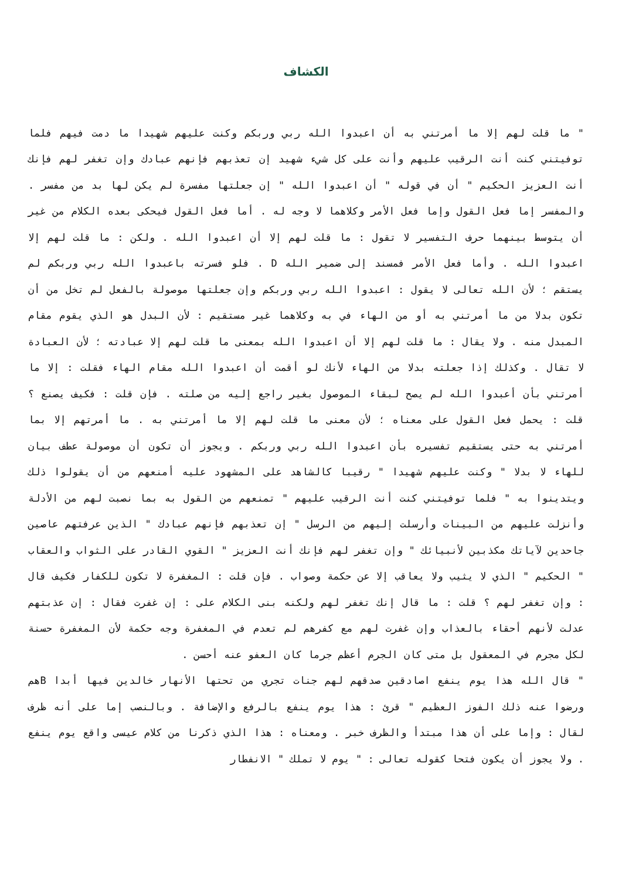الكشاف
" ما قلت لهم إلا ما أمرتني به أن اعبدوا الله ربي وربكم وكنت عليهم شهيدا ما دمت فيهم فلما توفيتني كنت أنت الرقيب عليهم وأنت على كل شيء شهيد إن تعذبهم فإنهم عبادك وإن تغفر لهم فإنك أنت العزيز الحكيم " أن في قوله " أن اعبدوا الله " إن جعلتها مفسرة لم يكن لها بد من مفسر . والمفسر إما فعل القول وإما فعل الأمر وكلاهما لا وجه له . أما فعل القول فيحكى بعده الكلام من غير أن يتوسط بينهما حرف التفسير لا تقول : ما قلت لهم إلا أن اعبدوا الله . ولكن : ما قلت لهم إلا اعبدوا الله . وأما فعل الأمر فمسند إلى ضمير الله D . فلو فسرته باعبدوا الله ربي وربكم لم يستقم ؛ لأن الله تعالى لا يقول : اعبدوا الله ربي وربكم وإن جعلتها موصولة بالفعل لم تخل من أن تكون بدلا من ما أمرتني به أو من الهاء في به وكلاهما غير مستقيم : لأن البدل هو الذي يقوم مقام المبدل منه . ولا يقال : ما قلت لهم إلا أن اعبدوا الله بمعنى ما قلت لهم إلا عبادته ؛ لأن العبادة لا تقال . وكذلك إذا جعلته بدلا من الهاء لأنك لو أقمت أن اعبدوا الله مقام الهاء فقلت : إلا ما أمرتني بأن أعبدوا الله لم يصح لبقاء الموصول بغير راجع إليه من صلته . فإن قلت : فكيف يصنع ؟ قلت : يحمل فعل القول على معناه ؛ لأن معنى ما قلت لهم إلا ما أمرتني به . ما أمرتهم إلا بما أمرتني به حتى يستقيم تفسيره بأن اعبدوا الله ربي وربكم . ويجوز أن تكون أن موصولة عطف بيان للهاء لا بدلا " وكنت عليهم شهيدا " رقيبا كالشاهد على المشهود عليه أمنعهم من أن يقولوا ذلك ويتدينوا به " فلما توفيتني كنت أنت الرقيب عليهم " تمنعهم من القول به بما نصبت لهم من الأدلة وأنزلت عليهم من البينات وأرسلت إليهم من الرسل " إن تعذبهم فإنهم عبادك " الذين عرفتهم عاصين جاحدين لآياتك مكذبين لأنبيائك " وإن تغفر لهم فإنك أنت العزيز " القوي القادر على الثواب والعقاب " الحكيم " الذي لا يثيب ولا يعاقب إلا عن حكمة وصواب . فإن قلت : المغفرة لا تكون للكفار فكيف قال : وإن تغفر لهم ؟ قلت : ما قال إنك تغفر لهم ولكنه بنى الكلام على : إن غفرت فقال : إن عذبتهم عدلت لأنهم أحقاء بالعذاب وإن غفرت لهم مع كفرهم لم تعدم في المغفرة وجه حكمة لأن المغفرة حسنة لكل مجرم في المعقول بل متى كان الجرم أعظم جرما كان العفو عنه أحسن .
" قال الله هذا يوم ينفع اصادقين صدقهم لهم جنات تجري من تحتها الأنهار خالدين فيها أبدا Bهم ورضوا عنه ذلك الفوز العظيم " قرئ : هذا يوم ينفع بالرفع والإضافة . وبالنصب إما على أنه ظرف لقال : وإما على أن هذا مبتدأ والظرف خبر . ومعناه : هذا الذي ذكرنا من كلام عيسى واقع يوم ينفع . ولا يجوز أن يكون فتحا كقوله تعالى : " يوم لا تملك " الانفطار